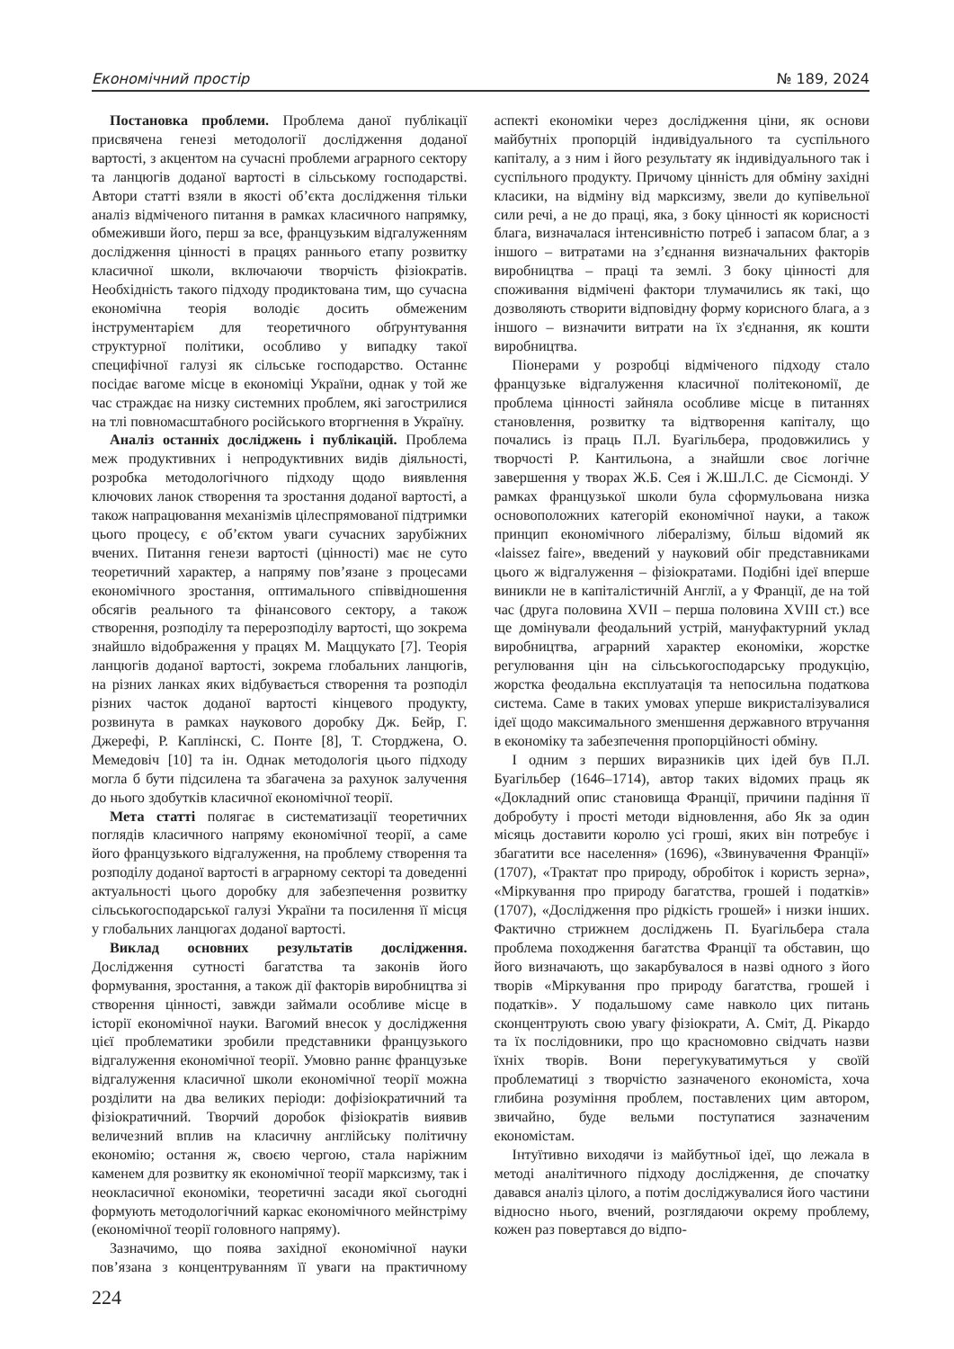Економічний простір № 189, 2024
Постановка проблеми. Проблема даної публікації присвячена генезі методології дослідження доданої вартості, з акцентом на сучасні проблеми аграрного сектору та ланцюгів доданої вартості в сільському господарстві. Автори статті взяли в якості об’єкта дослідження тільки аналіз відміченого питання в рамках класичного напрямку, обмеживши його, перш за все, французьким відгалуженням дослідження цінності в працях раннього етапу розвитку класичної школи, включаючи творчість фізіократів. Необхідність такого підходу продиктована тим, що сучасна економічна теорія володіє досить обмеженим інструментарієм для теоретичного обґрунтування структурної політики, особливо у випадку такої специфічної галузі як сільське господарство. Останнє посідає вагоме місце в економіці України, однак у той же час страждає на низку системних проблем, які загострилися на тлі повномасштабного російського вторгнення в Україну.
Аналіз останніх досліджень і публікацій. Проблема меж продуктивних і непродуктивних видів діяльності, розробка методологічного підходу щодо виявлення ключових ланок створення та зростання доданої вартості, а також напрацювання механізмів цілеспрямованої підтримки цього процесу, є об’єктом уваги сучасних зарубіжних вчених. Питання генези вартості (цінності) має не суто теоретичний характер, а напряму пов’язане з процесами економічного зростання, оптимального співвідношення обсягів реального та фінансового сектору, а також створення, розподілу та перерозподілу вартості, що зокрема знайшло відображення у працях М. Маццукато [7]. Теорія ланцюгів доданої вартості, зокрема глобальних ланцюгів, на різних ланках яких відбувається створення та розподіл різних часток доданої вартості кінцевого продукту, розвинута в рамках наукового доробку Дж. Бейр, Г. Джерефі, Р. Каплінскі, С. Понте [8], Т. Сторджена, О. Мемедовіч [10] та ін. Однак методологія цього підходу могла б бути підсилена та збагачена за рахунок залучення до нього здобутків класичної економічної теорії.
Мета статті полягає в систематизації теоретичних поглядів класичного напряму економічної теорії, а саме його французького відгалуження, на проблему створення та розподілу доданої вартості в аграрному секторі та доведенні актуальності цього доробку для забезпечення розвитку сільськогосподарської галузі України та посилення її місця у глобальних ланцюгах доданої вартості.
Виклад основних результатів дослідження. Дослідження сутності багатства та законів його формування, зростання, а також дії факторів виробництва зі створення цінності, завжди займали особливе місце в історії економічної науки. Вагомий внесок у дослідження цієї проблематики зробили представники французького відгалуження економічної теорії. Умовно раннє французьке відгалуження класичної школи економічної теорії можна розділити на два великих періоди: дофізіократичний та фізіократичний. Творчий доробок фізіократів виявив величезний вплив на класичну англійську політичну економію; остання ж, своєю чергою, стала наріжним каменем для розвитку як економічної теорії марксизму, так і неокласичної економіки, теоретичні засади якої сьогодні формують методологічний каркас економічного мейнстріму (економічної теорії головного напряму).
Зазначимо, що поява західної економічної науки пов’язана з концентруванням її уваги на практичному аспекті економіки через дослідження ціни, як основи майбутніх пропорцій індивідуального та суспільного капіталу, а з ним і його результату як індивідуального так і суспільного продукту. Причому цінність для обміну західні класики, на відміну від марксизму, звели до купівельної сили речі, а не до праці, яка, з боку цінності як корисності блага, визначалася інтенсивністю потреб і запасом благ, а з іншого – витратами на з’єднання визначальних факторів виробництва – праці та землі. З боку цінності для споживання відмічені фактори тлумачились як такі, що дозволяють створити відповідну форму корисного блага, а з іншого – визначити витрати на їх з'єднання, як кошти виробництва.
Піонерами у розробці відміченого підходу стало французьке відгалуження класичної політекономії, де проблема цінності зайняла особливе місце в питаннях становлення, розвитку та відтворення капіталу, що почались із праць П.Л. Буагільбера, продовжились у творчості Р. Кантильона, а знайшли своє логічне завершення у творах Ж.Б. Сея і Ж.Ш.Л.С. де Сісмонді. У рамках французької школи була сформульована низка основоположних категорій економічної науки, а також принцип економічного лібералізму, більш відомий як «laissez faire», введений у науковий обіг представниками цього ж відгалуження – фізіократами. Подібні ідеї вперше виникли не в капіталістичній Англії, а у Франції, де на той час (друга половина XVII – перша половина XVIII ст.) все ще домінували феодальний устрій, мануфактурний уклад виробництва, аграрний характер економіки, жорстке регулювання цін на сільськогосподарську продукцію, жорстка феодальна експлуатація та непосильна податкова система. Саме в таких умовах уперше викристалізувалися ідеї щодо максимального зменшення державного втручання в економіку та забезпечення пропорційності обміну.
І одним з перших виразників цих ідей був П.Л. Буагільбер (1646–1714), автор таких відомих праць як «Докладний опис становища Франції, причини падіння її добробуту і прості методи відновлення, або Як за один місяць доставити королю усі гроші, яких він потребує і збагатити все населення» (1696), «Звинувачення Франції» (1707), «Трактат про природу, обробіток і користь зерна», «Міркування про природу багатства, грошей і податків» (1707), «Дослідження про рідкість грошей» і низки інших. Фактично стрижнем досліджень П. Буагільбера стала проблема походження багатства Франції та обставин, що його визначають, що закарбувалося в назві одного з його творів «Міркування про природу багатства, грошей і податків». У подальшому саме навколо цих питань сконцентрують свою увагу фізіократи, А. Сміт, Д. Рікардо та їх послідовники, про що красномовно свідчать назви їхніх творів. Вони перегукуватимуться у своїй проблематиці з творчістю зазначеного економіста, хоча глибина розуміння проблем, поставлених цим автором, звичайно, буде вельми поступатися зазначеним економістам.
Інтуїтивно виходячи із майбутньої ідеї, що лежала в методі аналітичного підходу дослідження, де спочатку давався аналіз цілого, а потім досліджувалися його частини відносно нього, вчений, розглядаючи окрему проблему, кожен раз повертався до відпо-
224